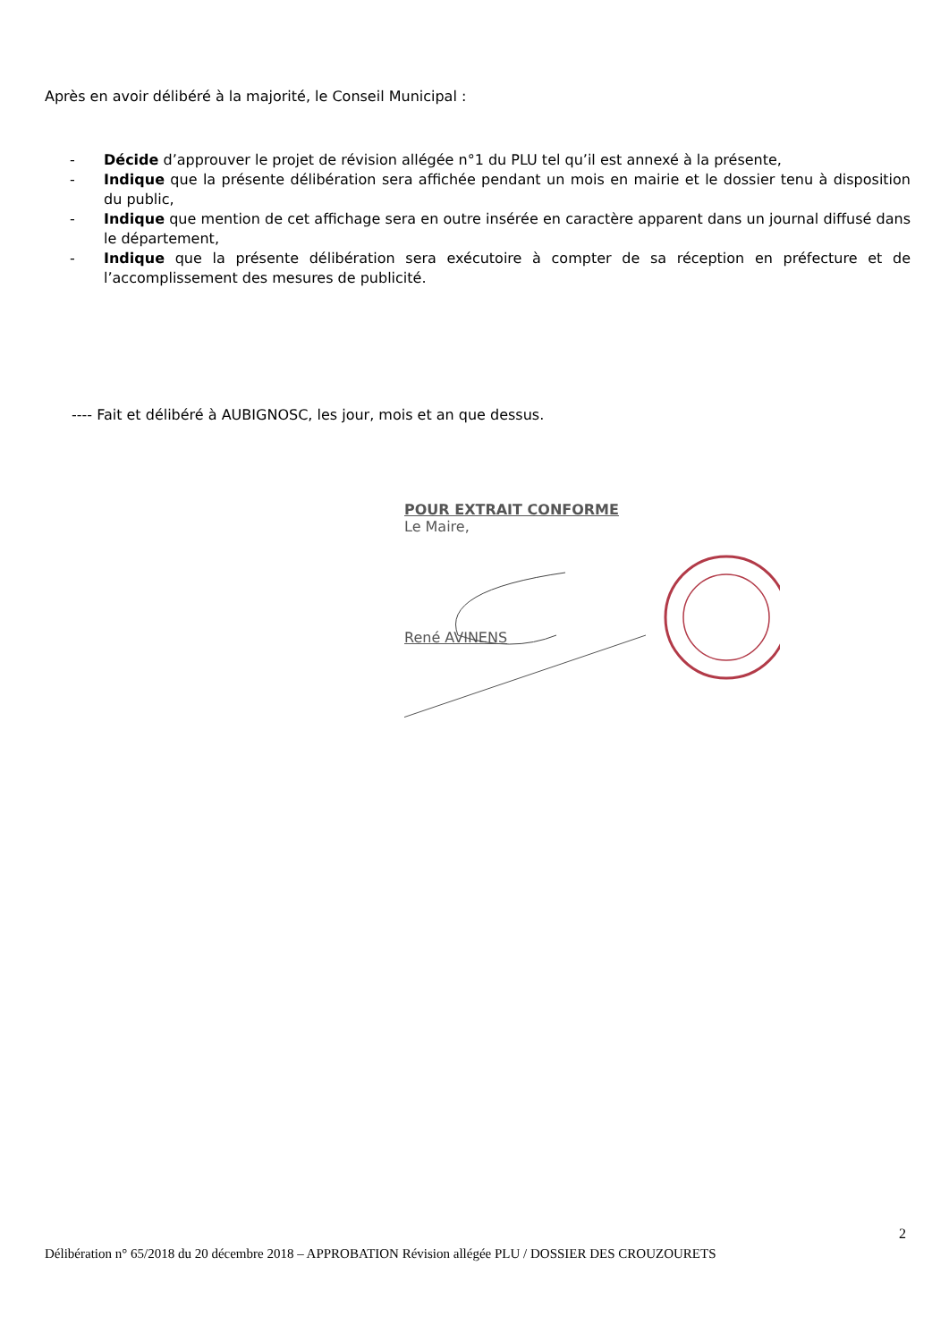Après en avoir délibéré à la majorité, le Conseil Municipal :
- Décide d’approuver le projet de révision allégée n°1 du PLU tel qu’il est annexé à la présente,
- Indique que la présente délibération sera affichée pendant un mois en mairie et le dossier tenu à disposition du public,
- Indique que mention de cet affichage sera en outre insérée en caractère apparent dans un journal diffusé dans le département,
- Indique que la présente délibération sera exécutoire à compter de sa réception en préfecture et de l’accomplissement des mesures de publicité.
---- Fait et délibéré à AUBIGNOSC, les jour, mois et an que dessus.
POUR EXTRAIT CONFORME
Le Maire,
René AVINENS
2
Délibération n° 65/2018 du 20 décembre 2018 – APPROBATION Révision allégée PLU / DOSSIER DES CROUZOURETS